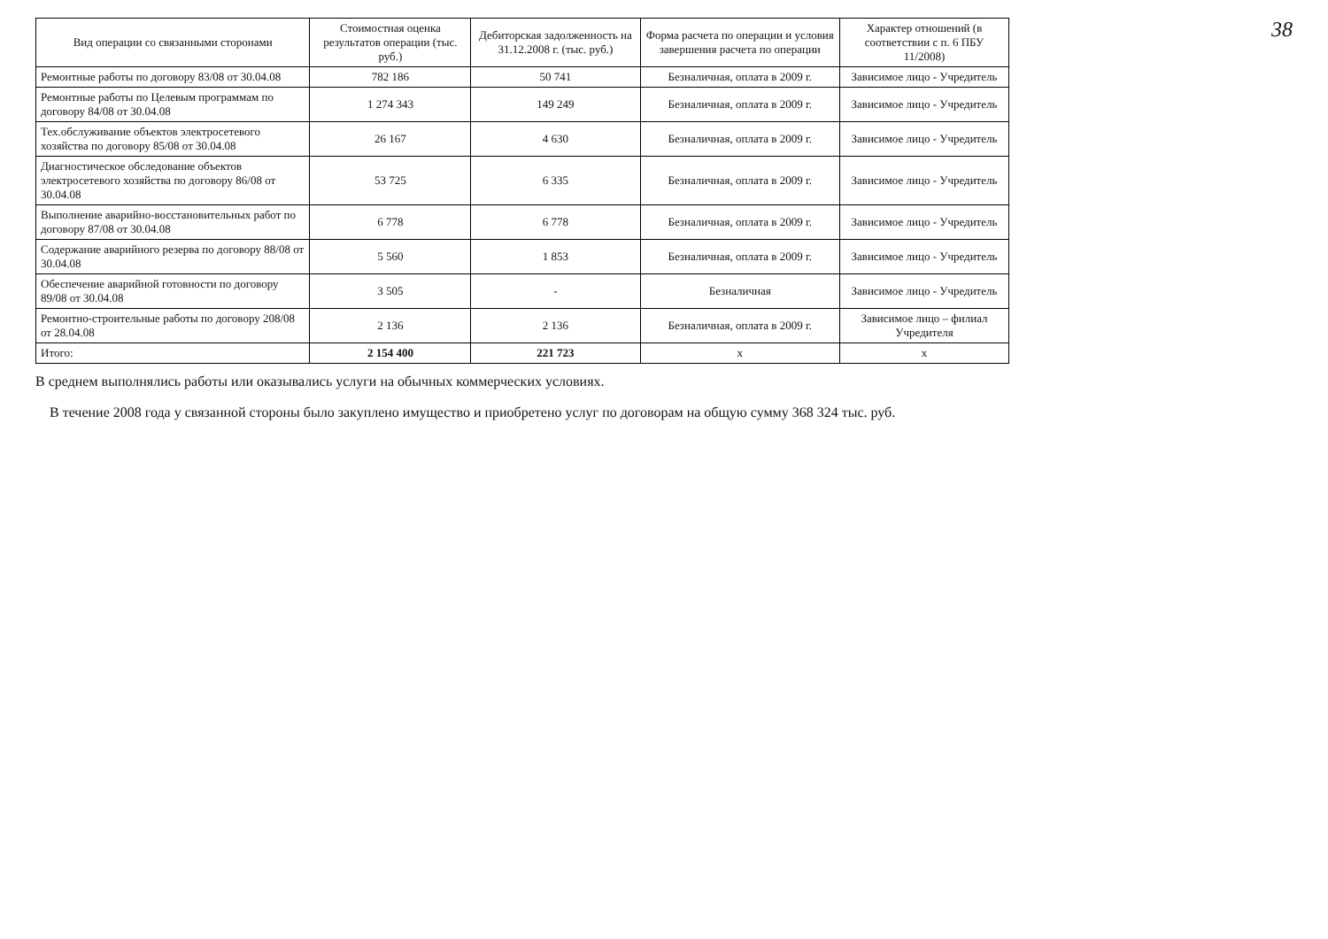38
| Вид операции со связанными сторонами | Стоимостная оценка результатов операции (тыс. руб.) | Дебиторская задолженность на 31.12.2008 г. (тыс. руб.) | Форма расчета по операции и условия завершения расчета по операции | Характер отношений (в соответствии с п. 6 ПБУ 11/2008) |
| --- | --- | --- | --- | --- |
| Ремонтные работы по договору 83/08 от 30.04.08 | 782 186 | 50 741 | Безналичная, оплата в 2009 г. | Зависимое лицо - Учредитель |
| Ремонтные работы по Целевым программам по договору 84/08 от 30.04.08 | 1 274 343 | 149 249 | Безналичная, оплата в 2009 г. | Зависимое лицо - Учредитель |
| Тех.обслуживание объектов электросетевого хозяйства по договору 85/08 от 30.04.08 | 26 167 | 4 630 | Безналичная, оплата в 2009 г. | Зависимое лицо - Учредитель |
| Диагностическое обследование объектов электросетевого хозяйства по договору 86/08 от 30.04.08 | 53 725 | 6 335 | Безналичная, оплата в 2009 г. | Зависимое лицо - Учредитель |
| Выполнение аварийно-восстановительных работ по договору 87/08 от 30.04.08 | 6 778 | 6 778 | Безналичная, оплата в 2009 г. | Зависимое лицо - Учредитель |
| Содержание аварийного резерва по договору 88/08 от 30.04.08 | 5 560 | 1 853 | Безналичная, оплата в 2009 г. | Зависимое лицо - Учредитель |
| Обеспечение аварийной готовности по договору 89/08 от 30.04.08 | 3 505 | - | Безналичная | Зависимое лицо - Учредитель |
| Ремонтно-строительные работы по договору 208/08 от 28.04.08 | 2 136 | 2 136 | Безналичная, оплата в 2009 г. | Зависимое лицо – филиал Учредителя |
| Итого: | 2 154 400 | 221 723 | х | х |
В среднем выполнялись работы или оказывались услуги на обычных коммерческих условиях.
В течение 2008 года у связанной стороны было закуплено имущество и приобретено услуг по договорам на общую сумму 368 324 тыс. руб.